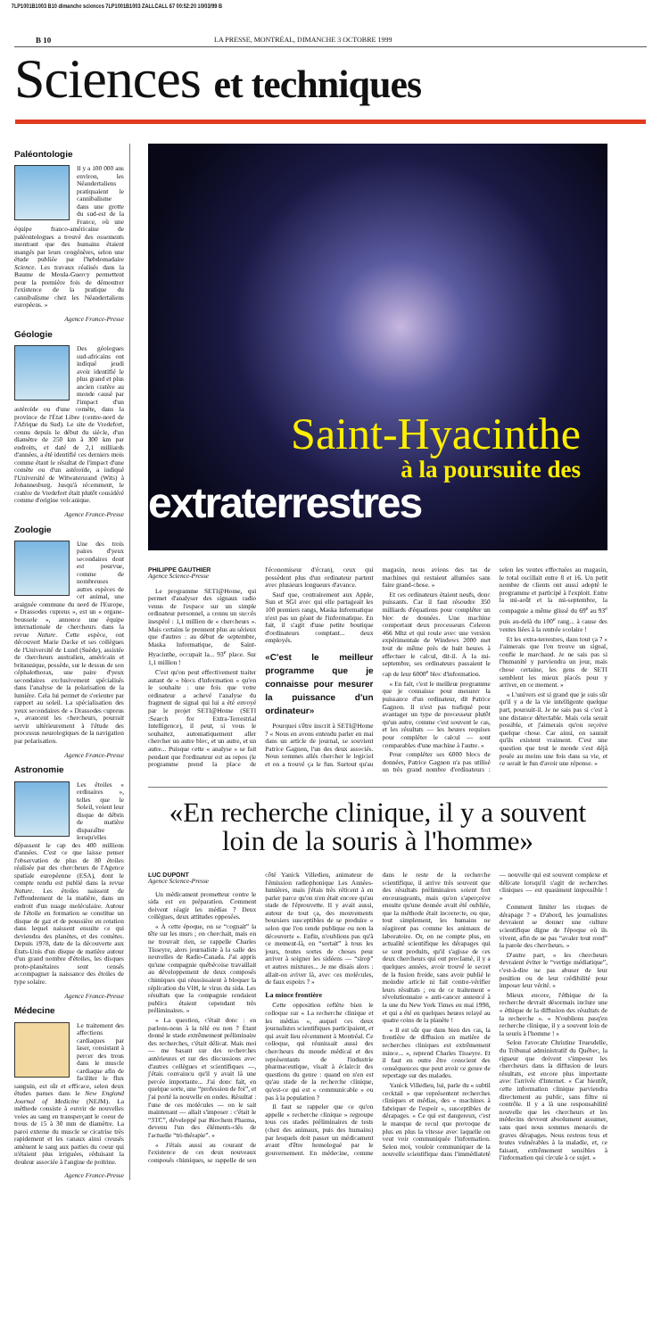7LP1001B1003 B10 dimanche sciences 7LP1001B1003 ZALLCALL 67 00:52:20 10/03/99 B
B 10 LA PRESSE, MONTRÉAL, DIMANCHE 3 OCTOBRE 1999
Sciences et techniques
Paléontologie
Il y a 100 000 ans environ, les Néandertaliens pratiquaient le cannibalisme dans une grotte du sud-est de la France, où une équipe franco-américaine de paléontologues a trouvé des ossements montrant que des humains étaient mangés par leurs congénères, selon une étude publiée par l'hebdomadaire Science. Les travaux réalisés dans la Baume de Moula-Guercy permettent pour la première fois de démontrer l'existence de la pratique du cannibalisme chez les Néandertaliens européens. »
Agence France-Presse
Géologie
Des géologues sud-africains ont indiqué jeudi avoir identifié le plus grand et plus ancien cratère au monde causé par l'impact d'un astéroïde ou d'une comète, dans la province de l'État Libre (centre-nord de l'Afrique du Sud). Le site de Vredefort, connu depuis le début du siècle, d'un diamètre de 250 km à 300 km par endroits, et daté de 2,1 milliards d'années, a été identifié ces derniers mois comme étant le résultat de l'impact d'une comète ou d'un astéroïde, a indiqué l'Université de Witwatersrand (Wits) à Johannesburg. Jusqu'à récemment, le cratère de Vredefort était plutôt considéré comme d'origine volcanique.
Agence France-Presse
Zoologie
Une des trois paires d'yeux secondaires dont est pourvue, comme de nombreuses autres espèces de cet animal, une araignée commune du nord de l'Europe, « Drassodes cupreus », est un « organe-boussole », annonce une équipe internationale de chercheurs dans la revue Nature. Cette espèce, ont découvert Marie Dacke et ses collègues de l'Université de Lund (Suède), assistée de chercheurs australien, américain et britannique, possède, sur le dessus de son céphalothorax, une paire d'yeux secondaires exclusivement spécialisés dans l'analyse de la polarisation de la lumière. Cela lui permet de s'orienter par rapport au soleil. La spécialisation des yeux secondaires de « Drassodes cupreus », avancent les chercheurs, pourrait servir ultérieurement à l'étude des processus neurologiques de la navigation par polarisation.
Agence France-Presse
Astronomie
Les étoiles « ordinaires », telles que le Soleil, voient leur disque de débris de matière disparaître lorsqu'elles dépassent le cap des 400 millions d'années. C'est ce que laisse penser l'observation de plus de 80 étoiles réalisée par des chercheurs de l'Agence spatiale européenne (ESA), dont le compte rendu est publié dans la revue Nature. Les étoiles naissent de l'effondrement de la matière, dans un endroit d'un nuage moléculaire. Autour de l'étoile en formation se constitue un disque de gaz et de poussière en rotation dans lequel naissent ensuite ce qui deviendra des planètes, et des comètes. Depuis 1978, date de la découverte aux États-Unis d'un disque de matière autour d'un grand nombre d'étoiles, les disques proto-planétaires sont censés accompagner la naissance des étoiles de type solaire.
Agence France-Presse
Médecine
Le traitement des affections cardiaques par laser, consistant à percer des trous dans le muscle cardiaque afin de faciliter le flux sanguin, est sûr et efficace, selon deux études parues dans le New England Journal of Medicine (NEJM). La méthode consiste à ouvrir de nouvelles voies au sang en transperçant le coeur de trous de 15 à 30 mm de diamètre. La paroi externe du muscle se cicatrise très rapidement et les canaux ainsi creusés amènent le sang aux parties du coeur qui n'étaient plus irriguées, réduisant la douleur associée à l'angine de poitrine.
Agence France-Presse
Saint-Hyacinthe
à la poursuite des
extraterrestres
PHILIPPE GAUTHIER
Agence Science-Presse
Le programme SETI@Home, qui permet d'analyser des signaux radio venus de l'espace sur un simple ordinateur personnel, a connu un succès inespéré : 1,1 million de « chercheurs ». Mais certains le prennent plus au sérieux que d'autres : au début de septembre, Maska Informatique, de Saint-Hyacinthe, occupait la... 93<sup>e</sup> place. Sur 1,1 million !
C'est qu'on peut effectivement traiter autant de « blocs d'information » qu'on le souhaite : une fois que votre ordinateur a achevé l'analyse du fragment de signal qui lui a été envoyé par le projet SETI@Home (SETI :Search for Extra-Terrestrial Intelligence), il peut, si vous le souhaitez, automatiquement aller chercher un autre bloc, et un autre, et un autre... Puisque cette « analyse » se fait pendant que l'ordinateur est au repos (le programme prend la place de l'économiseur d'écran), ceux qui possèdent plus d'un ordinateur partent avec plusieurs longueurs d'avance.
Sauf que, contrairement aux Apple, Sun et SGI avec qui elle partageait les 100 premiers rangs, Maska Informatique n'est pas un géant de l'informatique. En fait, il s'agit d'une petite boutique d'ordinateurs comptant... deux employés.
«C'est le meilleur programme que je connaisse pour mesurer la puissance d'un ordinateur»
Pourquoi s'être inscrit à SETI@Home ? « Nous en avons entendu parler en mai dans un article de journal, se souvient Patrice Gagnon, l'un des deux associés. Nous sommes allés chercher le logiciel et on a trouvé ça le fun. Surtout qu'au magasin, nous avions des tas de machines qui restaient allumées sans faire grand-chose. »
Et ces ordinateurs étaient neufs, donc puissants. Car il faut résoudre 350 milliards d'équations pour compléter un bloc de données. Une machine comportant deux processeurs Celeron 466 Mhz et qui roule avec une version expérimentale de Windows 2000 met tout de même près de huit heures à effectuer le calcul, dit-il. À la mi-septembre, ses ordinateurs passaient le cap de leur 6000<sup>e</sup> bloc d'information.
« En fait, c'est le meilleur programme que je connaisse pour mesurer la puissance d'un ordinateur, dit Patrice Gagnon. Il n'est pas trafiqué pour avantager un type de processeur plutôt qu'un autre, comme c'est souvent le cas, et les résultats — les heures requises pour compléter le calcul — sont comparables d'une machine à l'autre. »
Pour compléter ses 6000 blocs de données, Patrice Gagnon n'a pas utilisé un très grand nombre d'ordinateurs : selon les ventes effectuées au magasin, le total oscillait entre 8 et 16. Un petit nombre de clients ont aussi adopté le programme et participé à l'exploit. Entre la mi-août et la mi-septembre, la compagnie a même glissé du 69<sup>e</sup> au 93<sup>e</sup> puis au-delà du 100<sup>e</sup> rang... à cause des ventes liées à la rentrée scolaire !
Et les extra-terrestres, dans tout ça ? « J'aimerais que l'on trouve un signal, confie le marchand. Je ne sais pas si l'humanité y parviendra un jour, mais chose certaine, les gens de SETI semblent les mieux placés pour y arriver, en ce moment. »
« L'univers est si grand que je suis sûr qu'il y a de la vie intelligente quelque part, poursuit-il. Je ne sais pas si c'est à une distance détectable. Mais cela serait possible, et j'aimerais qu'on reçoive quelque chose. Car ainsi, on saurait qu'ils existent vraiment. C'est une question que tout le monde s'est déjà posée au moins une fois dans sa vie, et ce serait le fun d'avoir une réponse. »
«En recherche clinique, il y a souvent loin de la souris à l'homme»
LUC DUPONT
Agence Science-Presse
Un médicament prometteur contre le sida est en préparation. Comment doivent réagir les médias ? Deux collègues, deux attitudes opposées.
« À cette époque, on se “cognait” la tête sur les murs ; on cherchait, mais on ne trouvait rien, se rappelle Charles Tisseyre, alors journaliste à la salle des nouvelles de Radio-Canada. J'ai appris qu'une compagnie québécoise travaillait au développement de deux composés chimiques qui réussissaient à bloquer la réplication du VIH, le virus du sida. Les résultats que la compagnie rendaient publics étaient cependant très préliminaires. »
« La question, c'était donc : en parlons-nous à la télé ou non ? Étant donné le stade extrêmement préliminaire des recherches, c'était délicat. Mais moi — me basant sur des recherches antérieures et sur des discussions avec d'autres collègues et scientifiques —, j'étais convaincu qu'il y avait là une percée importante... J'ai donc fait, en quelque sorte, une “profession de foi”, et j'ai porté la nouvelle en ondes. Résultat : l'une de ces molécules — on le sait maintenant — allait s'imposer : c'était le “3TC”, développé par Biochem Pharma, devenu l'un des éléments-clés de l'actuelle “tri-thérapie”. »
« J'étais aussi au courant de l'existence de ces deux nouveaux composés chimiques, se rappelle de son côté Yanick Villedieu, animateur de l'émission radiophonique Les Années-lumières, mais j'étais très réticent à en parler parce qu'on n'en était encore qu'au stade de l'éprouvette. Il y avait aussi, autour de tout ça, des mouvements boursiers susceptibles de se produire « selon que l'on rende publique ou non la découverte ». Enfin, n'oublions pas qu'à ce moment-là, on “sortait” à tous les jours, toutes sortes de choses pour arriver à soigner les sidéens — “sirop” et autres mixtures... Je me disais alors : allait-on aviver là, avec ces molécules, de faux espoirs ? »
La mince frontière
Cette opposition reflète bien le colloque sur « La recherche clinique et les médias », auquel ces deux journalistes scientifiques participaient, et qui avait lieu récemment à Montréal. Ce colloque, qui réunissait aussi des chercheurs du monde médical et des représentants de l'industrie pharmaceutique, visait à éclaircir des questions du genre : quand on n'en est qu'au stade de la recherche clinique, qu'est-ce qui est « communicable » ou pas à la population ?
Il faut se rappeler que ce qu'on appelle « recherche clinique » regroupe tous ces stades préliminaires de tests (chez des animaux, puis des humains) par lesquels doit passer un médicament avant d'être homologué par le gouvernement. En médecine, comme dans le reste de la recherche scientifique, il arrive très souvent que des résultats préliminaires soient fort encourageants, mais qu'on s'aperçoive ensuite qu'une donnée avait été oubliée, que la méthode était incorrecte, ou que, tout simplement, les humains ne réagiront pas comme les animaux de laboratoire. Or, on ne compte plus, en actualité scientifique les dérapages qui se sont produits, qu'il s'agisse de ces deux chercheurs qui ont proclamé, il y a quelques années, avoir trouvé le secret de la fusion froide, sans avoir publié le moindre article ni fait contre-vérifier leurs résultats ; ou de ce traitement « révolutionnaire » anti-cancer annoncé à la une du New York Times en mai 1998, et qui a été en quelques heures relayé au quatre coins de la planète !
« Il est sûr que dans bien des cas, la frontière de diffusion en matière de recherches cliniques est extrêmement mince... », reprend Charles Tisseyre. Et il faut en outre être conscient des conséquences que peut avoir ce genre de reportage sur des malades.
Yanick Villedieu, lui, parle du « subtil cocktail » que représentent recherches cliniques et médias, des « machines à fabriquer de l'espoir », susceptibles de dérapages. « Ce qui est dangereux, c'est le manque de recul que provoque de plus en plus la vitesse avec laquelle on veut voir communiquée l'information. Selon moi, vouloir communiquer de la nouvelle scientifique dans l'immédiateté — nouvelle qui est souvent complexe et délicate lorsqu'il s'agit de recherches cliniques — est quasiment impossible ! »
Comment limiter les risques de dérapage ? « D'abord, les journalistes devraient se donner une culture scientifique digne de l'époque où ils vivent, afin de ne pas “avaler tout rond” la parole des chercheurs. »
D'autre part, « les chercheurs devraient éviter le “vertige médiatique”, c'est-à-dire ne pas abuser de leur position ou de leur crédibilité pour imposer leur vérité. »
Mieux encore, l'éthique de la recherche devrait désormais inclure une « éthique de la diffusion des résultats de la recherche ». « N'oublions pasq'en recherche clinique, il y a souvent loin de la souris à l'homme ! »
Selon l'avocate Christine Truesdelle, du Tribunal administratif du Québec, la rigueur que doivent s'imposer les chercheurs dans la diffusion de leurs résultats, est encore plus importante avec l'arrivée d'Internet. « Car bientôt, cette information clinique parviendra directement au public, sans filtre ni contrôle. Il y a là une responsabilité nouvelle que les chercheurs et les médecins devront absolument assumer, sans quoi nous sommes menacés de graves dérapages. Nous restons tous et toutes vulnérables à la maladie, et, ce faisant, extrêmement sensibles à l'information qui circule à ce sujet. »